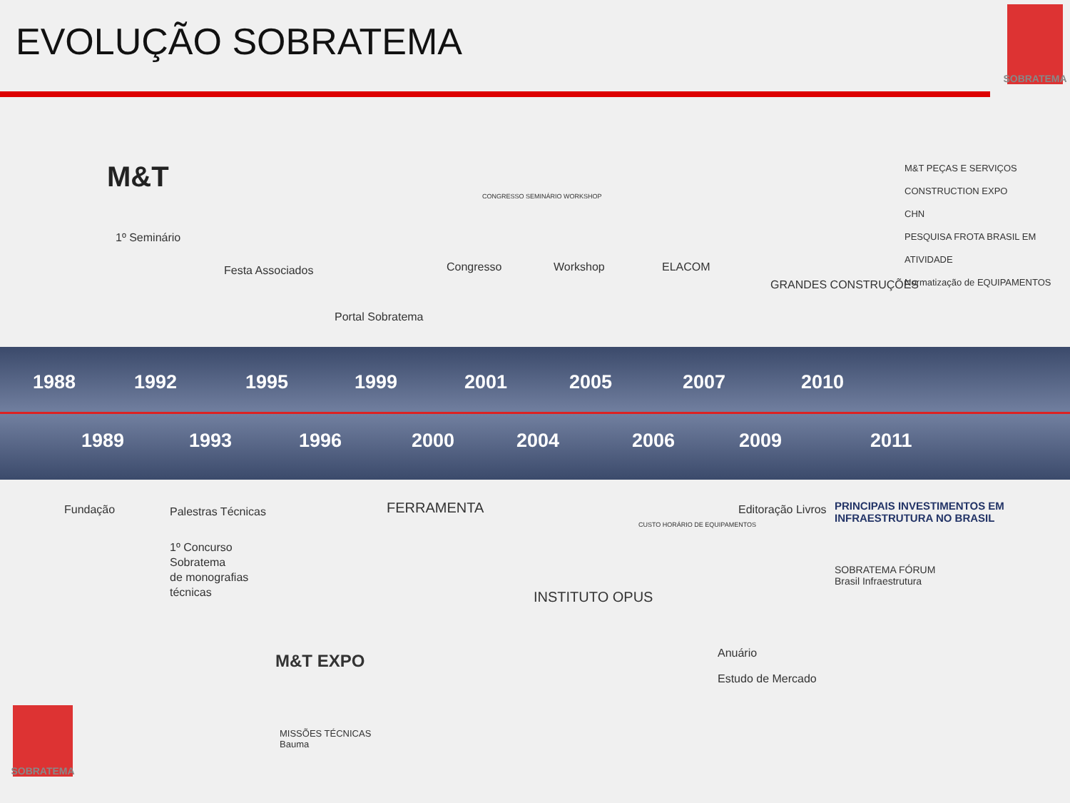EVOLUÇÃO SOBRATEMA
SOBRATEMA
1988 1992 1995 1999 2001 2005 2007 2010
1989 1993 1996 2000 2004 2006 2009 2011
M&T
1º Seminário
Festa Associados
Portal Sobratema
CONGRESSO SEMINÁRIO WORKSHOP
Congresso Workshop ELACOM
GRANDES CONSTRUÇÕES
M&T PEÇAS E SERVIÇOS
CONSTRUCTION EXPO
CHN
PESQUISA FROTA BRASIL EM ATIVIDADE
Normatização de EQUIPAMENTOS
Fundação Palestras Técnicas
1º Concurso
Sobratema
de monografias
técnicas
FERRAMENTA
M&T EXPO
MISSÕES TÉCNICAS
Bauma
CUSTO HORÁRIO DE EQUIPAMENTOS
INSTITUTO OPUS
Editoração Livros
Anuário
Estudo de Mercado
PRINCIPAIS INVESTIMENTOS EM INFRAESTRUTURA NO BRASIL
SOBRATEMA FÓRUM
Brasil Infraestrutura
SOBRATEMA